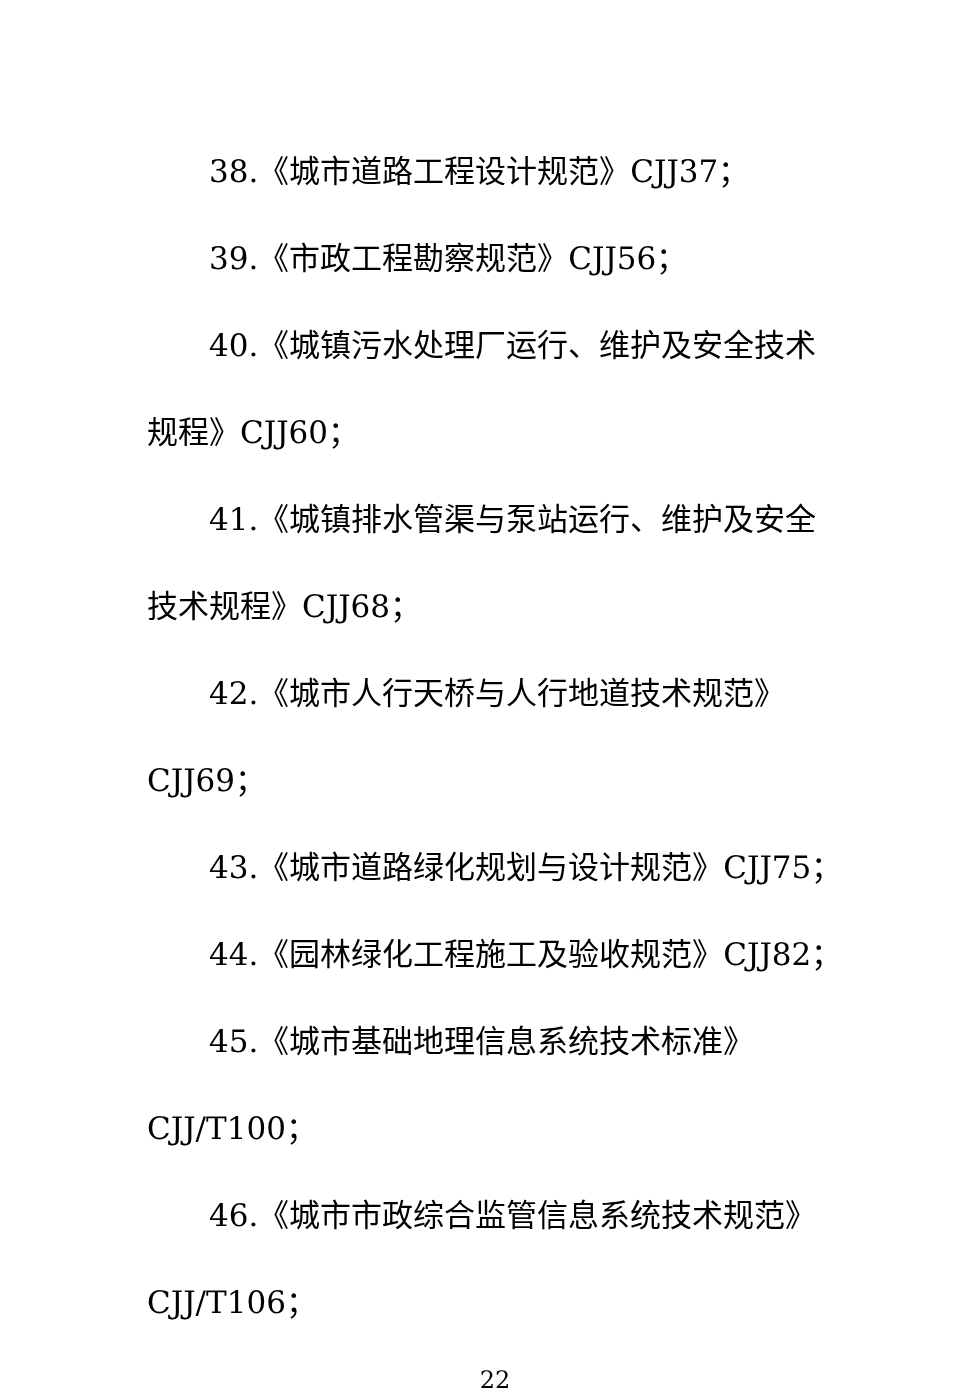38.《城市道路工程设计规范》CJJ37；
39.《市政工程勘察规范》CJJ56；
40.《城镇污水处理厂运行、维护及安全技术规程》CJJ60；
41.《城镇排水管渠与泵站运行、维护及安全技术规程》CJJ68；
42.《城市人行天桥与人行地道技术规范》CJJ69；
43.《城市道路绿化规划与设计规范》CJJ75；
44.《园林绿化工程施工及验收规范》CJJ82；
45.《城市基础地理信息系统技术标准》CJJ/T100；
46.《城市市政综合监管信息系统技术规范》CJJ/T106；
22